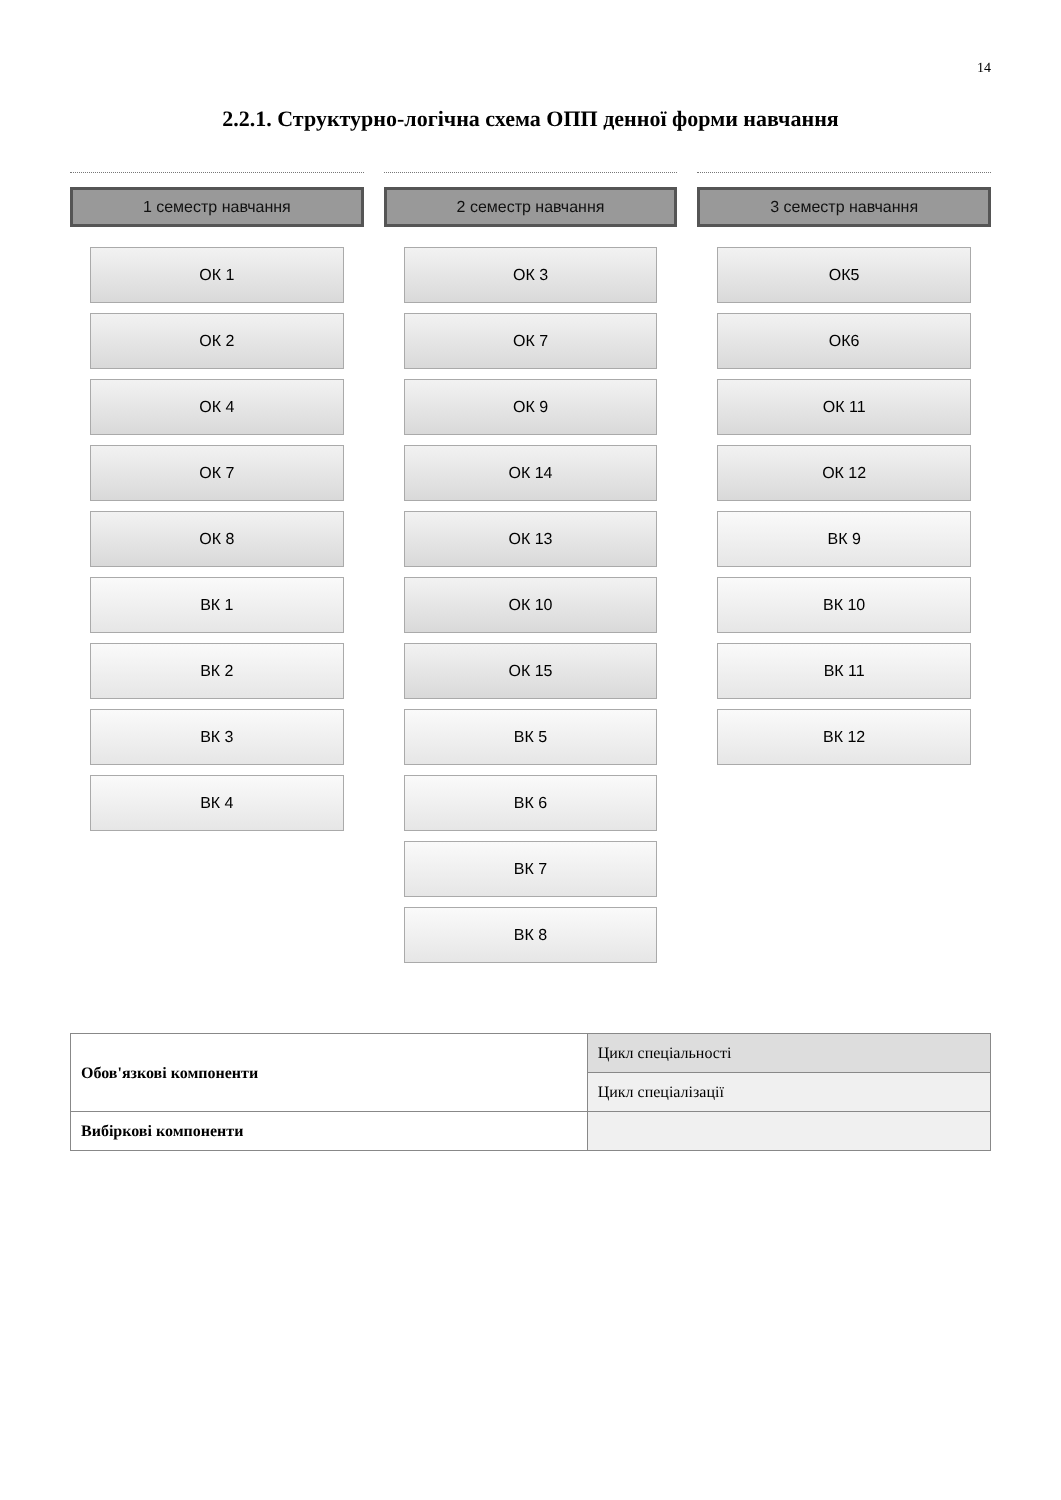14
2.2.1. Структурно-логічна схема ОПП денної форми навчання
1 семестр навчання
ОК 1
ОК 2
ОК 4
ОК 7
ОК 8
ВК 1
ВК 2
ВК 3
ВК 4
2 семестр навчання
ОК 3
ОК 7
ОК 9
ОК 14
ОК 13
ОК 10
ОК 15
ВК 5
ВК 6
ВК 7
ВК 8
3 семестр навчання
ОК5
ОК6
ОК 11
ОК 12
ВК 9
ВК 10
ВК 11
ВК 12
| Обов'язкові компоненти | Цикл спеціальності |
| | Цикл спеціалізації |
| Вибіркові компоненти | |